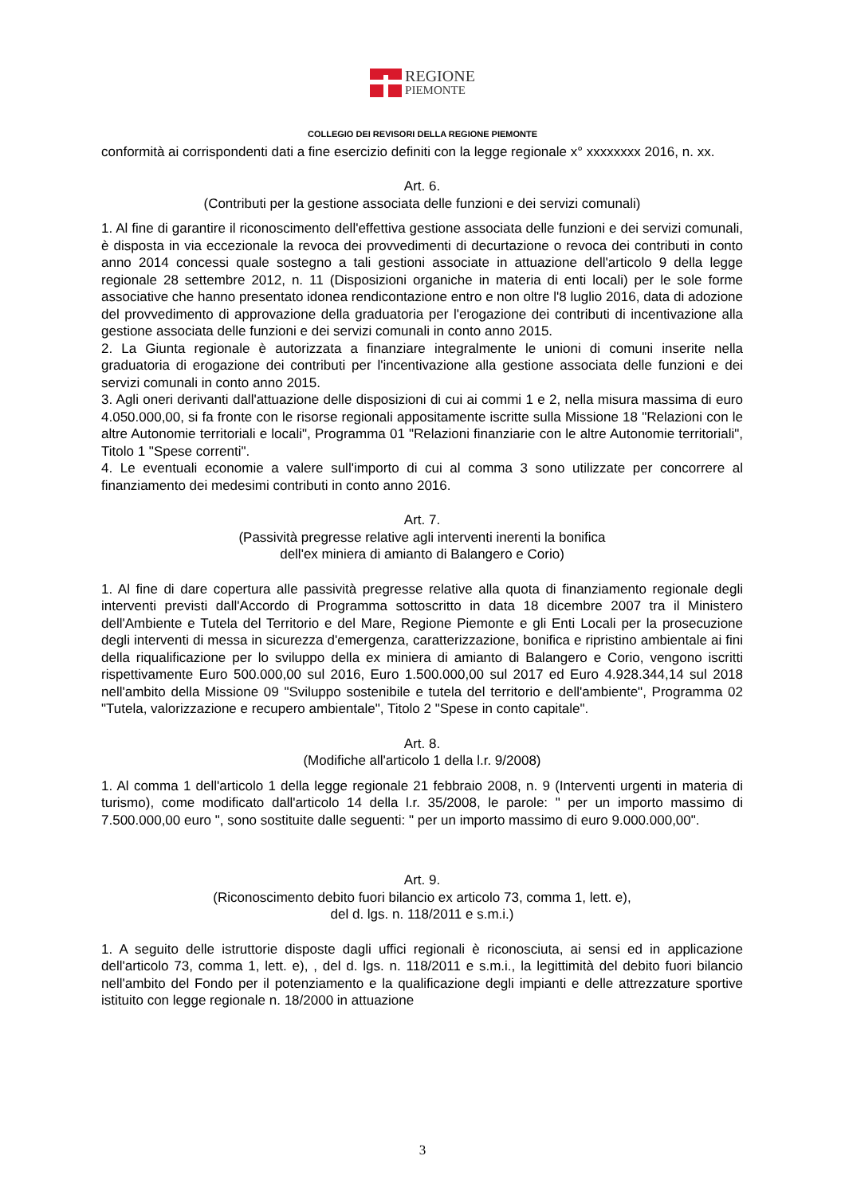REGIONE
PIEMONTE
COLLEGIO DEI REVISORI DELLA REGIONE PIEMONTE
conformità ai corrispondenti dati a fine esercizio definiti con la legge regionale x° xxxxxxxx 2016, n. xx.
Art. 6.
(Contributi per la gestione associata delle funzioni e dei servizi comunali)
1. Al fine di garantire il riconoscimento dell'effettiva gestione associata delle funzioni e dei servizi comunali, è disposta in via eccezionale la revoca dei provvedimenti di decurtazione o revoca dei contributi in conto anno 2014 concessi quale sostegno a tali gestioni associate in attuazione dell'articolo 9 della legge regionale 28 settembre 2012, n. 11 (Disposizioni organiche in materia di enti locali) per le sole forme associative che hanno presentato idonea rendicontazione entro e non oltre l'8 luglio 2016, data di adozione del provvedimento di approvazione della graduatoria per l'erogazione dei contributi di incentivazione alla gestione associata delle funzioni e dei servizi comunali in conto anno 2015.
2. La Giunta regionale è autorizzata a finanziare integralmente le unioni di comuni inserite nella graduatoria di erogazione dei contributi per l'incentivazione alla gestione associata delle funzioni e dei servizi comunali in conto anno 2015.
3. Agli oneri derivanti dall'attuazione delle disposizioni di cui ai commi 1 e 2, nella misura massima di euro 4.050.000,00, si fa fronte con le risorse regionali appositamente iscritte sulla Missione 18 "Relazioni con le altre Autonomie territoriali e locali", Programma 01 "Relazioni finanziarie con le altre Autonomie territoriali", Titolo 1 "Spese correnti".
4. Le eventuali economie a valere sull'importo di cui al comma 3 sono utilizzate per concorrere al finanziamento dei medesimi contributi in conto anno 2016.
Art. 7.
(Passività pregresse relative agli interventi inerenti la bonifica
dell'ex miniera di amianto di Balangero e Corio)
1. Al fine di dare copertura alle passività pregresse relative alla quota di finanziamento regionale degli interventi previsti dall'Accordo di Programma sottoscritto in data 18 dicembre 2007 tra il Ministero dell'Ambiente e Tutela del Territorio e del Mare, Regione Piemonte e gli Enti Locali per la prosecuzione degli interventi di messa in sicurezza d'emergenza, caratterizzazione, bonifica e ripristino ambientale ai fini della riqualificazione per lo sviluppo della ex miniera di amianto di Balangero e Corio, vengono iscritti rispettivamente Euro 500.000,00 sul 2016, Euro 1.500.000,00 sul 2017 ed Euro 4.928.344,14 sul 2018 nell'ambito della Missione 09 "Sviluppo sostenibile e tutela del territorio e dell'ambiente", Programma 02 "Tutela, valorizzazione e recupero ambientale", Titolo 2 "Spese in conto capitale".
Art. 8.
(Modifiche all'articolo 1 della l.r. 9/2008)
1. Al comma 1 dell'articolo 1 della legge regionale 21 febbraio 2008, n. 9 (Interventi urgenti in materia di turismo), come modificato dall'articolo 14 della l.r. 35/2008, le parole: " per un importo massimo di 7.500.000,00 euro ", sono sostituite dalle seguenti: " per un importo massimo di euro 9.000.000,00".
Art. 9.
(Riconoscimento debito fuori bilancio ex articolo 73, comma 1, lett. e),
del d. lgs. n. 118/2011 e s.m.i.)
1. A seguito delle istruttorie disposte dagli uffici regionali è riconosciuta, ai sensi ed in applicazione dell'articolo 73, comma 1, lett. e), , del d. lgs. n. 118/2011 e s.m.i., la legittimità del debito fuori bilancio nell'ambito del Fondo per il potenziamento e la qualificazione degli impianti e delle attrezzature sportive istituito con legge regionale n. 18/2000 in attuazione
3